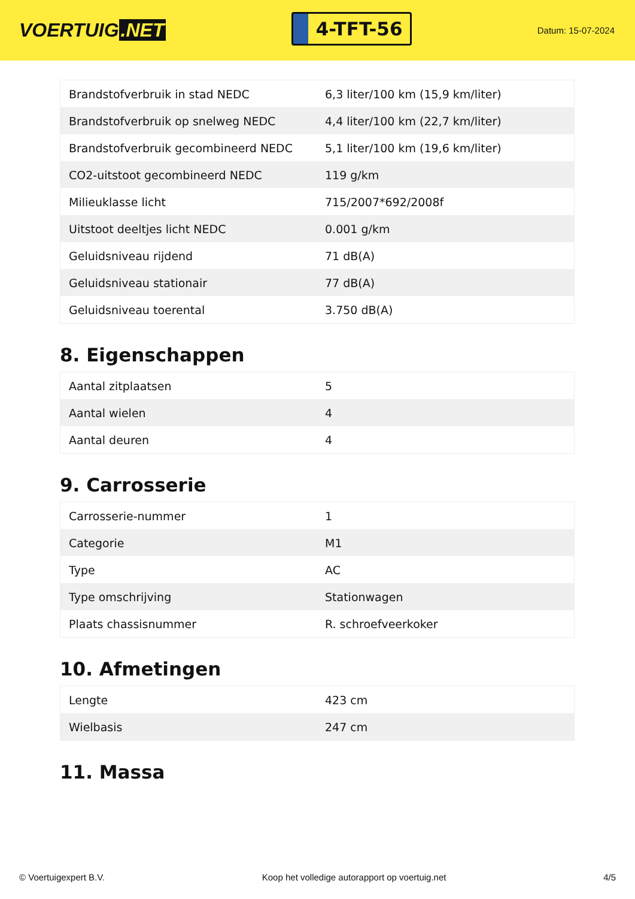VOERTUIG.NET
4-TFT-56
Datum: 15-07-2024
| Brandstofverbruik in stad NEDC | 6,3 liter/100 km (15,9 km/liter) |
| Brandstofverbruik op snelweg NEDC | 4,4 liter/100 km (22,7 km/liter) |
| Brandstofverbruik gecombineerd NEDC | 5,1 liter/100 km (19,6 km/liter) |
| CO2-uitstoot gecombineerd NEDC | 119 g/km |
| Milieuklasse licht | 715/2007*692/2008f |
| Uitstoot deeltjes licht NEDC | 0.001 g/km |
| Geluidsniveau rijdend | 71 dB(A) |
| Geluidsniveau stationair | 77 dB(A) |
| Geluidsniveau toerental | 3.750 dB(A) |
8. Eigenschappen
| Aantal zitplaatsen | 5 |
| Aantal wielen | 4 |
| Aantal deuren | 4 |
9. Carrosserie
| Carrosserie-nummer | 1 |
| Categorie | M1 |
| Type | AC |
| Type omschrijving | Stationwagen |
| Plaats chassisnummer | R. schroefveerkoker |
10. Afmetingen
| Lengte | 423 cm |
| Wielbasis | 247 cm |
11. Massa
© Voertuigexpert B.V. Koop het volledige autorapport op voertuig.net 4/5